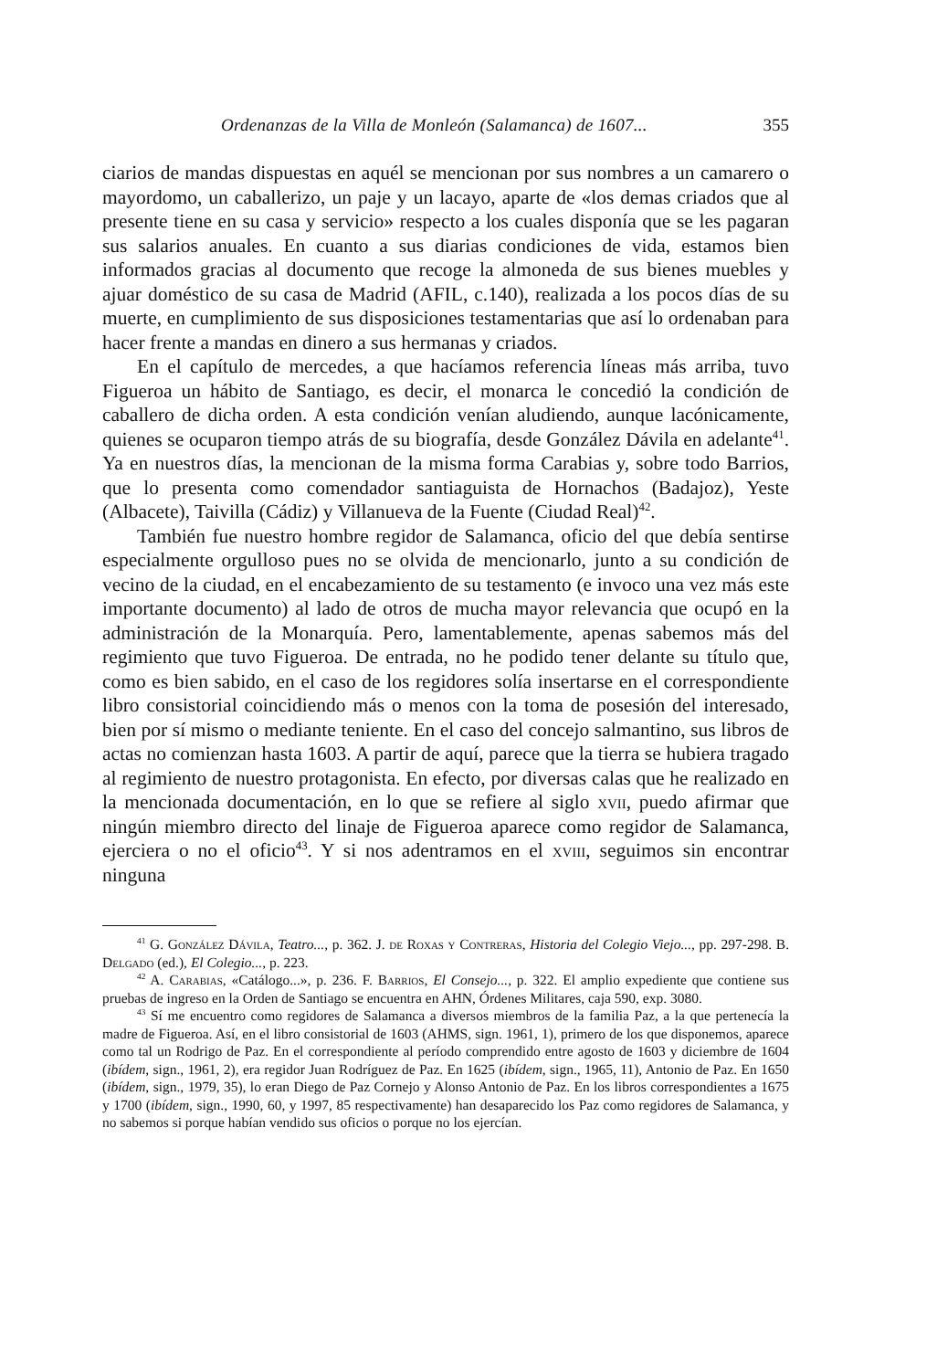Ordenanzas de la Villa de Monleón (Salamanca) de 1607... 355
ciarios de mandas dispuestas en aquél se mencionan por sus nombres a un camarero o mayordomo, un caballerizo, un paje y un lacayo, aparte de «los demas criados que al presente tiene en su casa y servicio» respecto a los cuales disponía que se les pagaran sus salarios anuales. En cuanto a sus diarias condiciones de vida, estamos bien informados gracias al documento que recoge la almoneda de sus bienes muebles y ajuar doméstico de su casa de Madrid (AFIL, c.140), realizada a los pocos días de su muerte, en cumplimiento de sus disposiciones testamentarias que así lo ordenaban para hacer frente a mandas en dinero a sus hermanas y criados.
En el capítulo de mercedes, a que hacíamos referencia líneas más arriba, tuvo Figueroa un hábito de Santiago, es decir, el monarca le concedió la condición de caballero de dicha orden. A esta condición venían aludiendo, aunque lacónicamente, quienes se ocuparon tiempo atrás de su biografía, desde González Dávila en adelante<sup>41</sup>. Ya en nuestros días, la mencionan de la misma forma Carabias y, sobre todo Barrios, que lo presenta como comendador santiaguista de Hornachos (Badajoz), Yeste (Albacete), Taivilla (Cádiz) y Villanueva de la Fuente (Ciudad Real)<sup>42</sup>.
También fue nuestro hombre regidor de Salamanca, oficio del que debía sentirse especialmente orgulloso pues no se olvida de mencionarlo, junto a su condición de vecino de la ciudad, en el encabezamiento de su testamento (e invoco una vez más este importante documento) al lado de otros de mucha mayor relevancia que ocupó en la administración de la Monarquía. Pero, lamentablemente, apenas sabemos más del regimiento que tuvo Figueroa. De entrada, no he podido tener delante su título que, como es bien sabido, en el caso de los regidores solía insertarse en el correspondiente libro consistorial coincidiendo más o menos con la toma de posesión del interesado, bien por sí mismo o mediante teniente. En el caso del concejo salmantino, sus libros de actas no comienzan hasta 1603. A partir de aquí, parece que la tierra se hubiera tragado al regimiento de nuestro protagonista. En efecto, por diversas calas que he realizado en la mencionada documentación, en lo que se refiere al siglo xvii, puedo afirmar que ningún miembro directo del linaje de Figueroa aparece como regidor de Salamanca, ejerciera o no el oficio<sup>43</sup>. Y si nos adentramos en el xviii, seguimos sin encontrar ninguna
<sup>41</sup> G. González Dávila, Teatro..., p. 362. J. de Roxas y Contreras, Historia del Colegio Viejo..., pp. 297-298. B. Delgado (ed.), El Colegio..., p. 223.
<sup>42</sup> A. Carabias, «Catálogo...», p. 236. F. Barrios, El Consejo..., p. 322. El amplio expediente que contiene sus pruebas de ingreso en la Orden de Santiago se encuentra en AHN, Órdenes Militares, caja 590, exp. 3080.
<sup>43</sup> Sí me encuentro como regidores de Salamanca a diversos miembros de la familia Paz, a la que pertenecía la madre de Figueroa. Así, en el libro consistorial de 1603 (AHMS, sign. 1961, 1), primero de los que disponemos, aparece como tal un Rodrigo de Paz. En el correspondiente al período comprendido entre agosto de 1603 y diciembre de 1604 (ibídem, sign., 1961, 2), era regidor Juan Rodríguez de Paz. En 1625 (ibídem, sign., 1965, 11), Antonio de Paz. En 1650 (ibídem, sign., 1979, 35), lo eran Diego de Paz Cornejo y Alonso Antonio de Paz. En los libros correspondientes a 1675 y 1700 (ibídem, sign., 1990, 60, y 1997, 85 respectivamente) han desaparecido los Paz como regidores de Salamanca, y no sabemos si porque habían vendido sus oficios o porque no los ejercían.